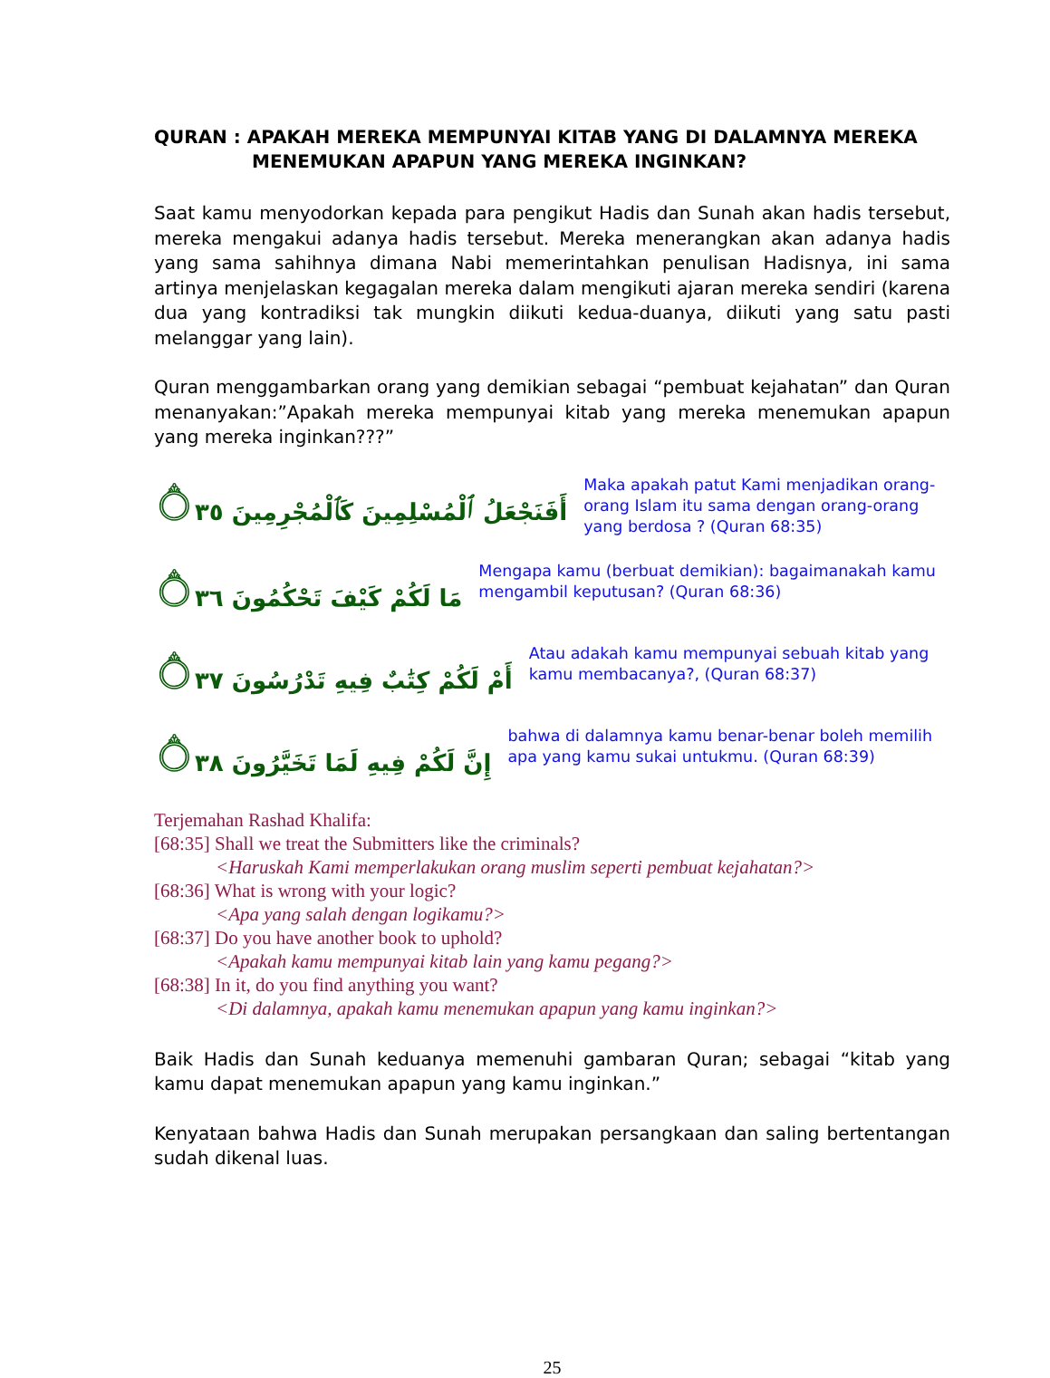QURAN : APAKAH MEREKA MEMPUNYAI KITAB YANG DI DALAMNYA MEREKA
MENEMUKAN APAPUN YANG MEREKA INGINKAN?
Saat kamu menyodorkan kepada para pengikut Hadis dan Sunah akan hadis tersebut, mereka mengakui adanya hadis tersebut. Mereka menerangkan akan adanya hadis yang sama sahihnya dimana Nabi memerintahkan penulisan Hadisnya, ini sama artinya menjelaskan kegagalan mereka dalam mengikuti ajaran mereka sendiri (karena dua yang kontradiksi tak mungkin diikuti kedua-duanya, diikuti yang satu pasti melanggar yang lain).
Quran menggambarkan orang yang demikian sebagai “pembuat kejahatan” dan Quran menanyakan:”Apakah mereka mempunyai kitab yang mereka menemukan apapun yang mereka inginkan???”
أَفَنَجْعَلُ ٱلْمُسْلِمِينَ كَٱلْمُجْرِمِينَ ۝٣٥
Maka apakah patut Kami menjadikan orang-orang Islam itu sama dengan orang-orang yang berdosa ? (Quran 68:35)
مَا لَكُمْ كَيْفَ تَحْكُمُونَ ۝٣٦
Mengapa kamu (berbuat demikian): bagaimanakah kamu mengambil keputusan? (Quran 68:36)
أَمْ لَكُمْ كِتَٰبٌ فِيهِ تَدْرُسُونَ ۝٣٧
Atau adakah kamu mempunyai sebuah kitab yang kamu membacanya?, (Quran 68:37)
إِنَّ لَكُمْ فِيهِ لَمَا تَخَيَّرُونَ ۝٣٨
bahwa di dalamnya kamu benar-benar boleh memilih apa yang kamu sukai untukmu. (Quran 68:39)
Terjemahan Rashad Khalifa:
[68:35] Shall we treat the Submitters like the criminals?
<Haruskah Kami memperlakukan orang muslim seperti pembuat kejahatan?>
[68:36] What is wrong with your logic?
<Apa yang salah dengan logikamu?>
[68:37] Do you have another book to uphold?
<Apakah kamu mempunyai kitab lain yang kamu pegang?>
[68:38] In it, do you find anything you want?
<Di dalamnya, apakah kamu menemukan apapun yang kamu inginkan?>
Baik Hadis dan Sunah keduanya memenuhi gambaran Quran; sebagai “kitab yang kamu dapat menemukan apapun yang kamu inginkan.”
Kenyataan bahwa Hadis dan Sunah merupakan persangkaan dan saling bertentangan sudah dikenal luas.
25